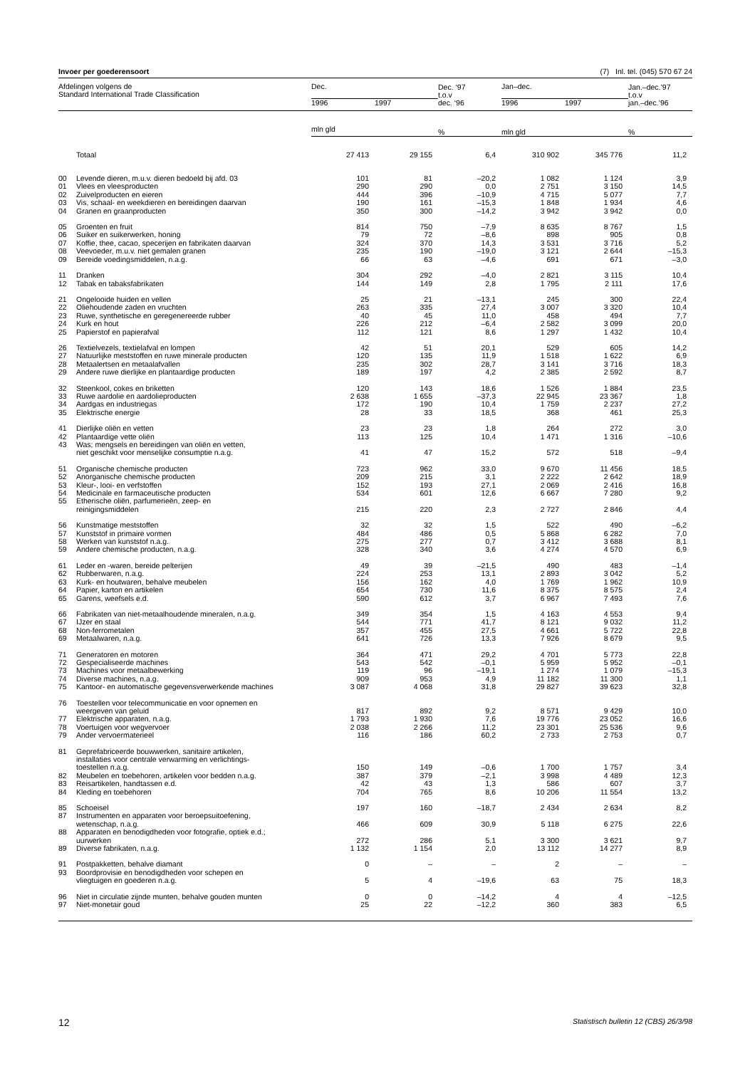Invoer per goederensoort (7) Inl. tel. (045) 570 67 24
| Afdelingen volgens de Standard International Trade Classification | | Dec. | | Dec. ‘97 t.o.v dec. ‘96 | Jan–dec. | | Jan.–dec.’97 t.o.v jan.–dec.’96 |
| --- | --- | --- | --- | --- | --- | --- | --- |
| | | 1996 | 1997 | | 1996 | 1997 | |
| | | mln gld | | % | mln gld | | % |
| | Totaal | 27 413 | 29 155 | 6,4 | 310 902 | 345 776 | 11,2 |
| 00 | Levende dieren, m.u.v. dieren bedoeld bij afd. 03 | 101 | 81 | –20,2 | 1 082 | 1 124 | 3,9 |
| 01 | Vlees en vleesproducten | 290 | 290 | 0,0 | 2 751 | 3 150 | 14,5 |
| 02 | Zuivelproducten en eieren | 444 | 396 | –10,9 | 4 715 | 5 077 | 7,7 |
| 03 | Vis, schaal- en weekdieren en bereidingen daarvan | 190 | 161 | –15,3 | 1 848 | 1 934 | 4,6 |
| 04 | Granen en graanproducten | 350 | 300 | –14,2 | 3 942 | 3 942 | 0,0 |
| 05 | Groenten en fruit | 814 | 750 | –7,9 | 8 635 | 8 767 | 1,5 |
| 06 | Suiker en suikerwerken, honing | 79 | 72 | –8,6 | 898 | 905 | 0,8 |
| 07 | Koffie, thee, cacao, specerijen en fabrikaten daarvan | 324 | 370 | 14,3 | 3 531 | 3 716 | 5,2 |
| 08 | Veevoeder, m.u.v. niet gemalen granen | 235 | 190 | –19,0 | 3 121 | 2 644 | –15,3 |
| 09 | Bereide voedingsmiddelen, n.a.g. | 66 | 63 | –4,6 | 691 | 671 | –3,0 |
| 11 | Dranken | 304 | 292 | –4,0 | 2 821 | 3 115 | 10,4 |
| 12 | Tabak en tabaksfabrikaten | 144 | 149 | 2,8 | 1 795 | 2 111 | 17,6 |
| 21 | Ongelooide huiden en vellen | 25 | 21 | –13,1 | 245 | 300 | 22,4 |
| 22 | Oliehoudende zaden en vruchten | 263 | 335 | 27,4 | 3 007 | 3 320 | 10,4 |
| 23 | Ruwe, synthetische en geregenereerde rubber | 40 | 45 | 11,0 | 458 | 494 | 7,7 |
| 24 | Kurk en hout | 226 | 212 | –6,4 | 2 582 | 3 099 | 20,0 |
| 25 | Papierstof en papierafval | 112 | 121 | 8,6 | 1 297 | 1 432 | 10,4 |
| 26 | Textielvezels, textielafval en lompen | 42 | 51 | 20,1 | 529 | 605 | 14,2 |
| 27 | Natuurlijke meststoffen en ruwe minerale producten | 120 | 135 | 11,9 | 1 518 | 1 622 | 6,9 |
| 28 | Metaalertsen en metaalafvallen | 235 | 302 | 28,7 | 3 141 | 3 716 | 18,3 |
| 29 | Andere ruwe dierlijke en plantaardige producten | 189 | 197 | 4,2 | 2 385 | 2 592 | 8,7 |
| 32 | Steenkool, cokes en briketten | 120 | 143 | 18,6 | 1 526 | 1 884 | 23,5 |
| 33 | Ruwe aardolie en aardolieproducten | 2 638 | 1 655 | –37,3 | 22 945 | 23 367 | 1,8 |
| 34 | Aardgas en industriegas | 172 | 190 | 10,4 | 1 759 | 2 237 | 27,2 |
| 35 | Elektrische energie | 28 | 33 | 18,5 | 368 | 461 | 25,3 |
| 41 | Dierlijke oliën en vetten | 23 | 23 | 1,8 | 264 | 272 | 3,0 |
| 42 | Plantaardige vette oliën | 113 | 125 | 10,4 | 1 471 | 1 316 | –10,6 |
| 43 | Was; mengsels en bereidingen van oliën en vetten, niet geschikt voor menselijke consumptie n.a.g. | 41 | 47 | 15,2 | 572 | 518 | –9,4 |
| 51 | Organische chemische producten | 723 | 962 | 33,0 | 9 670 | 11 456 | 18,5 |
| 52 | Anorganische chemische producten | 209 | 215 | 3,1 | 2 222 | 2 642 | 18,9 |
| 53 | Kleur-, looi- en verfstoffen | 152 | 193 | 27,1 | 2 069 | 2 416 | 16,8 |
| 54 | Medicinale en farmaceutische producten | 534 | 601 | 12,6 | 6 667 | 7 280 | 9,2 |
| 55 | Etherische oliën, parfumerieën, zeep- en reinigingsmiddelen | 215 | 220 | 2,3 | 2 727 | 2 846 | 4,4 |
| 56 | Kunstmatige meststoffen | 32 | 32 | 1,5 | 522 | 490 | –6,2 |
| 57 | Kunststof in primaire vormen | 484 | 486 | 0,5 | 5 868 | 6 282 | 7,0 |
| 58 | Werken van kunststof n.a.g. | 275 | 277 | 0,7 | 3 412 | 3 688 | 8,1 |
| 59 | Andere chemische producten, n.a.g. | 328 | 340 | 3,6 | 4 274 | 4 570 | 6,9 |
| 61 | Leder en -waren, bereide pelterijen | 49 | 39 | –21,5 | 490 | 483 | –1,4 |
| 62 | Rubberwaren, n.a.g. | 224 | 253 | 13,1 | 2 893 | 3 042 | 5,2 |
| 63 | Kurk- en houtwaren, behalve meubelen | 156 | 162 | 4,0 | 1 769 | 1 962 | 10,9 |
| 64 | Papier, karton en artikelen | 654 | 730 | 11,6 | 8 375 | 8 575 | 2,4 |
| 65 | Garens, weefsels e.d. | 590 | 612 | 3,7 | 6 967 | 7 493 | 7,6 |
| 66 | Fabrikaten van niet-metaalhoudende mineralen, n.a.g. | 349 | 354 | 1,5 | 4 163 | 4 553 | 9,4 |
| 67 | IJzer en staal | 544 | 771 | 41,7 | 8 121 | 9 032 | 11,2 |
| 68 | Non-ferrometalen | 357 | 455 | 27,5 | 4 661 | 5 722 | 22,8 |
| 69 | Metaalwaren, n.a.g. | 641 | 726 | 13,3 | 7 926 | 8 679 | 9,5 |
| 71 | Generatoren en motoren | 364 | 471 | 29,2 | 4 701 | 5 773 | 22,8 |
| 72 | Gespecialiseerde machines | 543 | 542 | –0,1 | 5 959 | 5 952 | –0,1 |
| 73 | Machines voor metaalbewerking | 119 | 96 | –19,1 | 1 274 | 1 079 | –15,3 |
| 74 | Diverse machines, n.a.g. | 909 | 953 | 4,9 | 11 182 | 11 300 | 1,1 |
| 75 | Kantoor- en automatische gegevensverwerkende machines | 3 087 | 4 068 | 31,8 | 29 827 | 39 623 | 32,8 |
| 76 | Toestellen voor telecommunicatie en voor opnemen en weergeven van geluid | 817 | 892 | 9,2 | 8 571 | 9 429 | 10,0 |
| 77 | Elektrische apparaten, n.a.g. | 1 793 | 1 930 | 7,6 | 19 776 | 23 052 | 16,6 |
| 78 | Voertuigen voor wegvervoer | 2 038 | 2 266 | 11,2 | 23 301 | 25 536 | 9,6 |
| 79 | Ander vervoermaterieel | 116 | 186 | 60,2 | 2 733 | 2 753 | 0,7 |
| 81 | Geprefabriceerde bouwwerken, sanitaire artikelen, installaties voor centrale verwarming en verlichtings- toestellen n.a.g. | 150 | 149 | –0,6 | 1 700 | 1 757 | 3,4 |
| 82 | Meubelen en toebehoren, artikelen voor bedden n.a.g. | 387 | 379 | –2,1 | 3 998 | 4 489 | 12,3 |
| 83 | Reisartikelen, handtassen e.d. | 42 | 43 | 1,3 | 586 | 607 | 3,7 |
| 84 | Kleding en toebehoren | 704 | 765 | 8,6 | 10 206 | 11 554 | 13,2 |
| 85 | Schoeisel | 197 | 160 | –18,7 | 2 434 | 2 634 | 8,2 |
| 87 | Instrumenten en apparaten voor beroepsuitoefening, wetenschap, n.a.g. | 466 | 609 | 30,9 | 5 118 | 6 275 | 22,6 |
| 88 | Apparaten en benodigdheden voor fotografie, optiek e.d.; uurwerken | 272 | 286 | 5,1 | 3 300 | 3 621 | 9,7 |
| 89 | Diverse fabrikaten, n.a.g. | 1 132 | 1 154 | 2,0 | 13 112 | 14 277 | 8,9 |
| 91 | Postpakketten, behalve diamant | 0 | – | – | 2 | – | – |
| 93 | Boordprovisie en benodigdheden voor schepen en vliegtuigen en goederen n.a.g. | 5 | 4 | –19,6 | 63 | 75 | 18,3 |
| 96 | Niet in circulatie zijnde munten, behalve gouden munten | 0 | 0 | –14,2 | 4 | 4 | –12,5 |
| 97 | Niet-monetair goud | 25 | 22 | –12,2 | 360 | 383 | 6,5 |
12 Statistisch bulletin 12 (CBS) 26/3/98